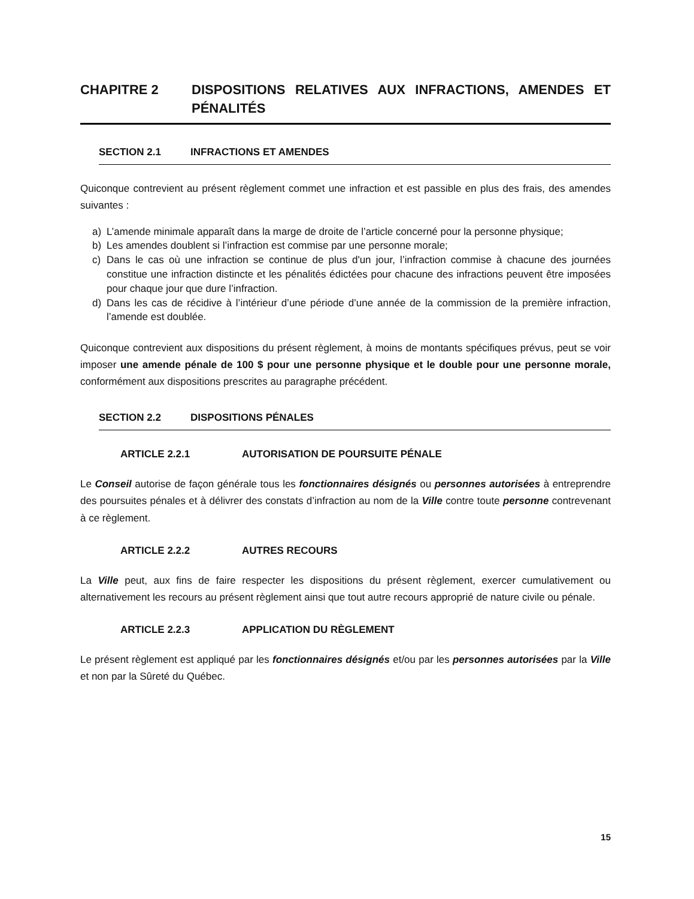CHAPITRE 2 DISPOSITIONS RELATIVES AUX INFRACTIONS, AMENDES ET PÉNALITÉS
SECTION 2.1 INFRACTIONS ET AMENDES
Quiconque contrevient au présent règlement commet une infraction et est passible en plus des frais, des amendes suivantes :
a) L’amende minimale apparaît dans la marge de droite de l’article concerné pour la personne physique;
b) Les amendes doublent si l’infraction est commise par une personne morale;
c) Dans le cas où une infraction se continue de plus d'un jour, l’infraction commise à chacune des journées constitue une infraction distincte et les pénalités édictées pour chacune des infractions peuvent être imposées pour chaque jour que dure l’infraction.
d) Dans les cas de récidive à l’intérieur d’une période d’une année de la commission de la première infraction, l’amende est doublée.
Quiconque contrevient aux dispositions du présent règlement, à moins de montants spécifiques prévus, peut se voir imposer une amende pénale de 100 $ pour une personne physique et le double pour une personne morale, conformément aux dispositions prescrites au paragraphe précédent.
SECTION 2.2 DISPOSITIONS PÉNALES
ARTICLE 2.2.1 AUTORISATION DE POURSUITE PÉNALE
Le Conseil autorise de façon générale tous les fonctionnaires désignés ou personnes autorisées à entreprendre des poursuites pénales et à délivrer des constats d’infraction au nom de la Ville contre toute personne contrevenant à ce règlement.
ARTICLE 2.2.2 AUTRES RECOURS
La Ville peut, aux fins de faire respecter les dispositions du présent règlement, exercer cumulativement ou alternativement les recours au présent règlement ainsi que tout autre recours approprié de nature civile ou pénale.
ARTICLE 2.2.3 APPLICATION DU RÈGLEMENT
Le présent règlement est appliqué par les fonctionnaires désignés et/ou par les personnes autorisées par la Ville et non par la Sûreté du Québec.
15